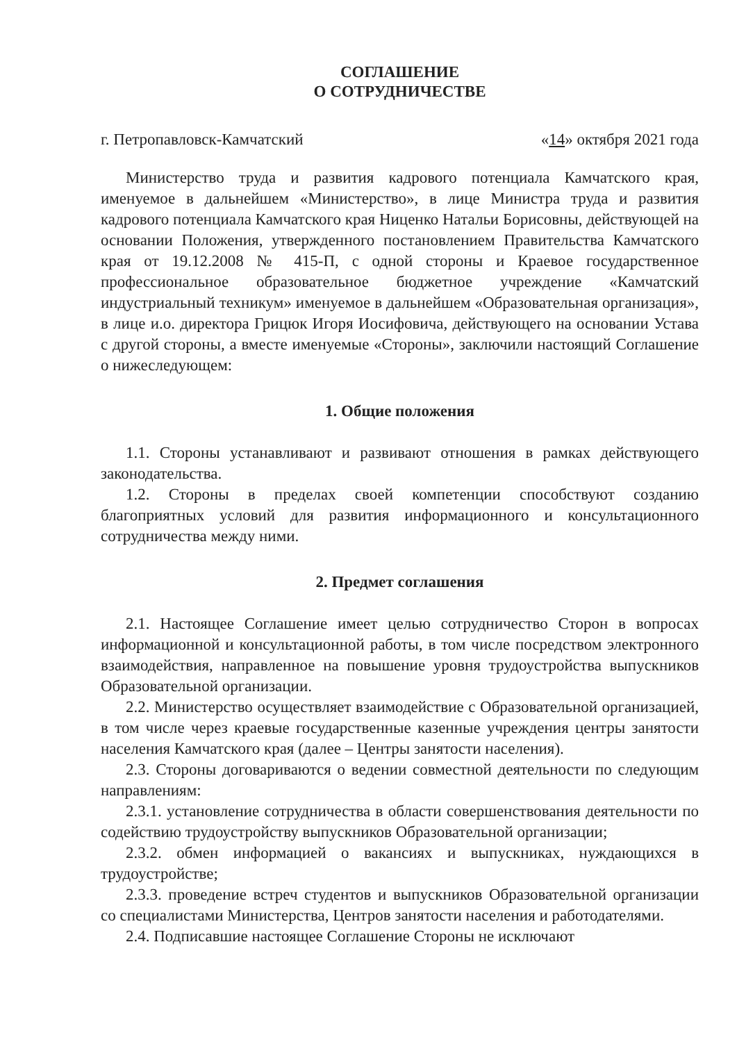СОГЛАШЕНИЕ
О СОТРУДНИЧЕСТВЕ
г. Петропавловск-Камчатский «14» октября 2021 года
Министерство труда и развития кадрового потенциала Камчатского края, именуемое в дальнейшем «Министерство», в лице Министра труда и развития кадрового потенциала Камчатского края Ниценко Натальи Борисовны, действующей на основании Положения, утвержденного постановлением Правительства Камчатского края от 19.12.2008 № 415-П, с одной стороны и Краевое государственное профессиональное образовательное бюджетное учреждение «Камчатский индустриальный техникум» именуемое в дальнейшем «Образовательная организация», в лице и.о. директора Грицюк Игоря Иосифовича, действующего на основании Устава с другой стороны, а вместе именуемые «Стороны», заключили настоящий Соглашение о нижеследующем:
1. Общие положения
1.1. Стороны устанавливают и развивают отношения в рамках действующего законодательства.
1.2. Стороны в пределах своей компетенции способствуют созданию благоприятных условий для развития информационного и консультационного сотрудничества между ними.
2. Предмет соглашения
2.1. Настоящее Соглашение имеет целью сотрудничество Сторон в вопросах информационной и консультационной работы, в том числе посредством электронного взаимодействия, направленное на повышение уровня трудоустройства выпускников Образовательной организации.
2.2. Министерство осуществляет взаимодействие с Образовательной организацией, в том числе через краевые государственные казенные учреждения центры занятости населения Камчатского края (далее – Центры занятости населения).
2.3. Стороны договариваются о ведении совместной деятельности по следующим направлениям:
2.3.1. установление сотрудничества в области совершенствования деятельности по содействию трудоустройству выпускников Образовательной организации;
2.3.2. обмен информацией о вакансиях и выпускниках, нуждающихся в трудоустройстве;
2.3.3. проведение встреч студентов и выпускников Образовательной организации со специалистами Министерства, Центров занятости населения и работодателями.
2.4. Подписавшие настоящее Соглашение Стороны не исключают